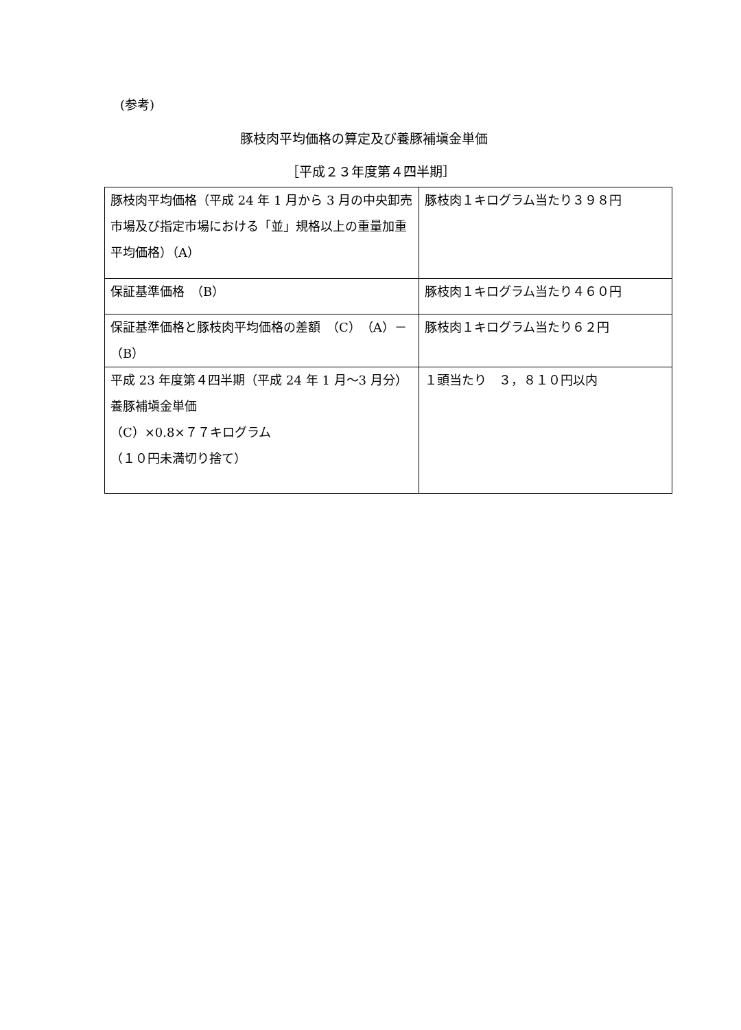(参考)
豚枝肉平均価格の算定及び養豚補塡金単価
［平成２３年度第４四半期］
| 豚枝肉平均価格（平成 24 年 1 月から 3 月の中央卸売市場及び指定市場における「並」規格以上の重量加重平均価格）（A） | 豚枝肉１キログラム当たり３９８円 |
| 保証基準価格 （B） | 豚枝肉１キログラム当たり４６０円 |
| 保証基準価格と豚枝肉平均価格の差額 （C）（A）－（B） | 豚枝肉１キログラム当たり６２円 |
| 平成 23 年度第４四半期（平成 24 年 1 月～3 月分）養豚補塡金単価 （C）×0.8×７７キログラム （１０円未満切り捨て） | １頭当たり ３，８１０円以内 |